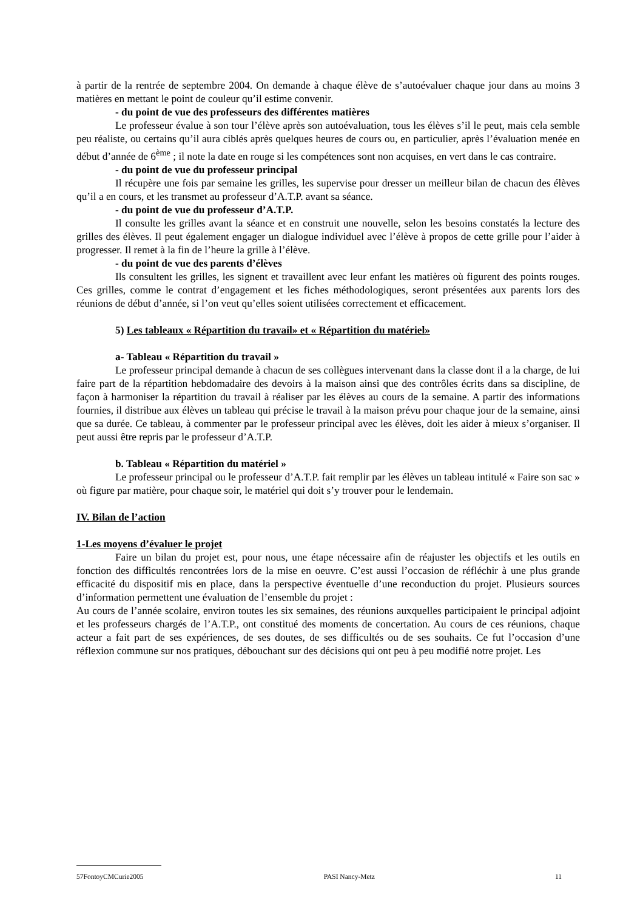à partir de la rentrée de septembre 2004. On demande à chaque élève de s’autoévaluer chaque jour dans au moins 3 matières en mettant le point de couleur qu’il estime convenir.
- du point de vue des professeurs des différentes matières
Le professeur évalue à son tour l’élève après son autoévaluation, tous les élèves s’il le peut, mais cela semble peu réaliste, ou certains qu’il aura ciblés après quelques heures de cours ou, en particulier, après l’évaluation menée en début d’année de 6<sup>ème</sup> ; il note la date en rouge si les compétences sont non acquises, en vert dans le cas contraire.
- du point de vue du professeur principal
Il récupère une fois par semaine les grilles, les supervise pour dresser un meilleur bilan de chacun des élèves qu’il a en cours, et les transmet au professeur d’A.T.P. avant sa séance.
- du point de vue du professeur d’A.T.P.
Il consulte les grilles avant la séance et en construit une nouvelle, selon les besoins constatés la lecture des grilles des élèves. Il peut également engager un dialogue individuel avec l’élève à propos de cette grille pour l’aider à progresser. Il remet à la fin de l’heure la grille à l’élève.
- du point de vue des parents d’élèves
Ils consultent les grilles, les signent et travaillent avec leur enfant les matières où figurent des points rouges. Ces grilles, comme le contrat d’engagement et les fiches méthodologiques, seront présentées aux parents lors des réunions de début d’année, si l’on veut qu’elles soient utilisées correctement et efficacement.
5) Les tableaux « Répartition du travail» et « Répartition du matériel»
a- Tableau « Répartition du travail »
Le professeur principal demande à chacun de ses collègues intervenant dans la classe dont il a la charge, de lui faire part de la répartition hebdomadaire des devoirs à la maison ainsi que des contrôles écrits dans sa discipline, de façon à harmoniser la répartition du travail à réaliser par les élèves au cours de la semaine. A partir des informations fournies, il distribue aux élèves un tableau qui précise le travail à la maison prévu pour chaque jour de la semaine, ainsi que sa durée. Ce tableau, à commenter par le professeur principal avec les élèves, doit les aider à mieux s’organiser. Il peut aussi être repris par le professeur d’A.T.P.
b. Tableau « Répartition du matériel »
Le professeur principal ou le professeur d’A.T.P. fait remplir par les élèves un tableau intitulé « Faire son sac » où figure par matière, pour chaque soir, le matériel qui doit s’y trouver pour le lendemain.
IV. Bilan de l’action
1-Les moyens d’évaluer le projet
Faire un bilan du projet est, pour nous, une étape nécessaire afin de réajuster les objectifs et les outils en fonction des difficultés rencontrées lors de la mise en oeuvre. C’est aussi l’occasion de réfléchir à une plus grande efficacité du dispositif mis en place, dans la perspective éventuelle d’une reconduction du projet. Plusieurs sources d’information permettent une évaluation de l’ensemble du projet :
Au cours de l’année scolaire, environ toutes les six semaines, des réunions auxquelles participaient le principal adjoint et les professeurs chargés de l’A.T.P., ont constitué des moments de concertation. Au cours de ces réunions, chaque acteur a fait part de ses expériences, de ses doutes, de ses difficultés ou de ses souhaits. Ce fut l’occasion d’une réflexion commune sur nos pratiques, débouchant sur des décisions qui ont peu à peu modifié notre projet. Les
57FontoyCMCurie2005 PASI Nancy-Metz 11